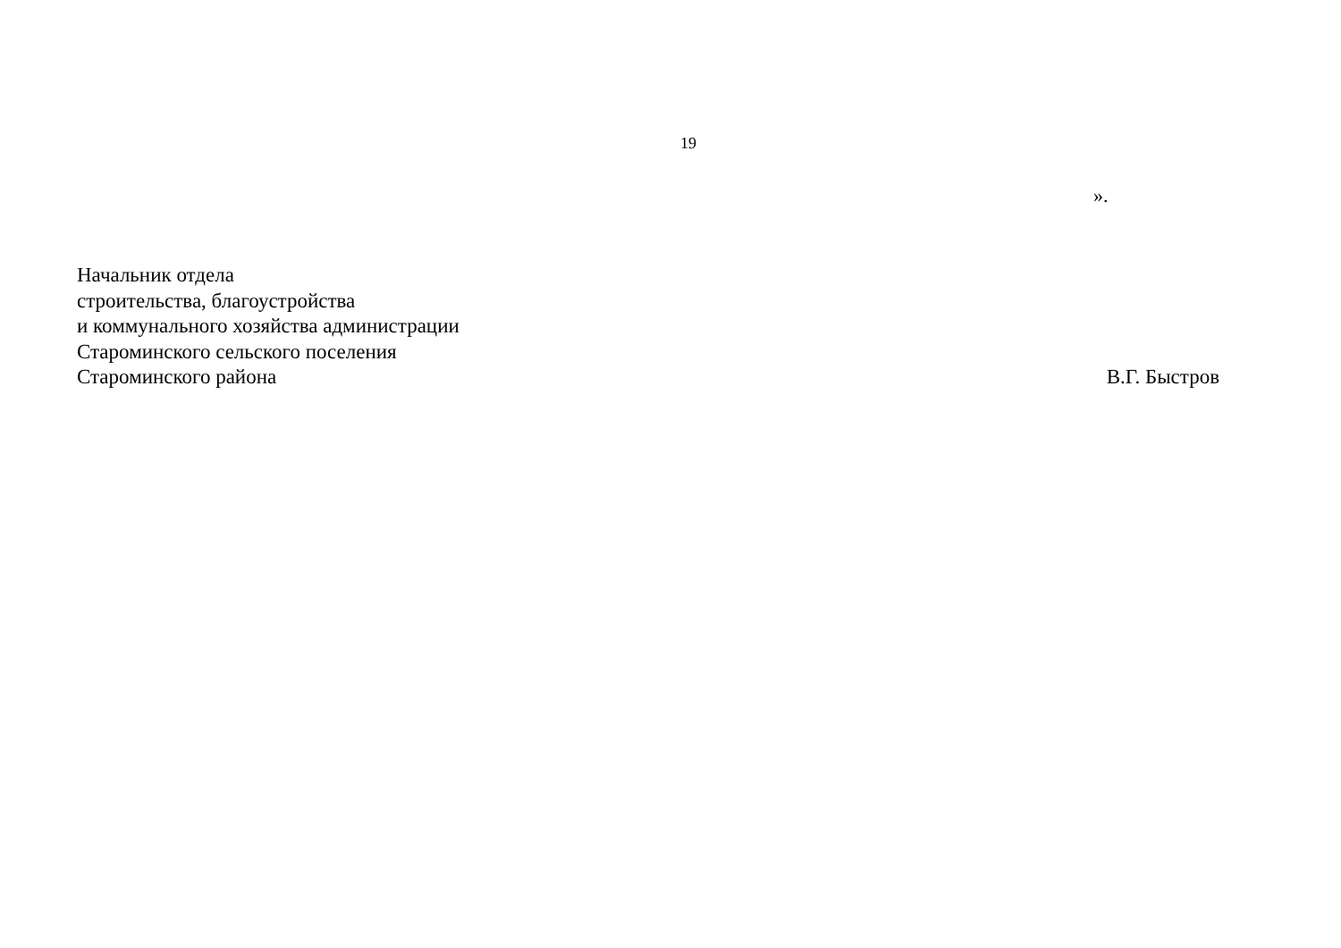19
».
Начальник отдела
строительства, благоустройства
и коммунального хозяйства администрации
Староминского сельского поселения
Староминского района
В.Г. Быстров